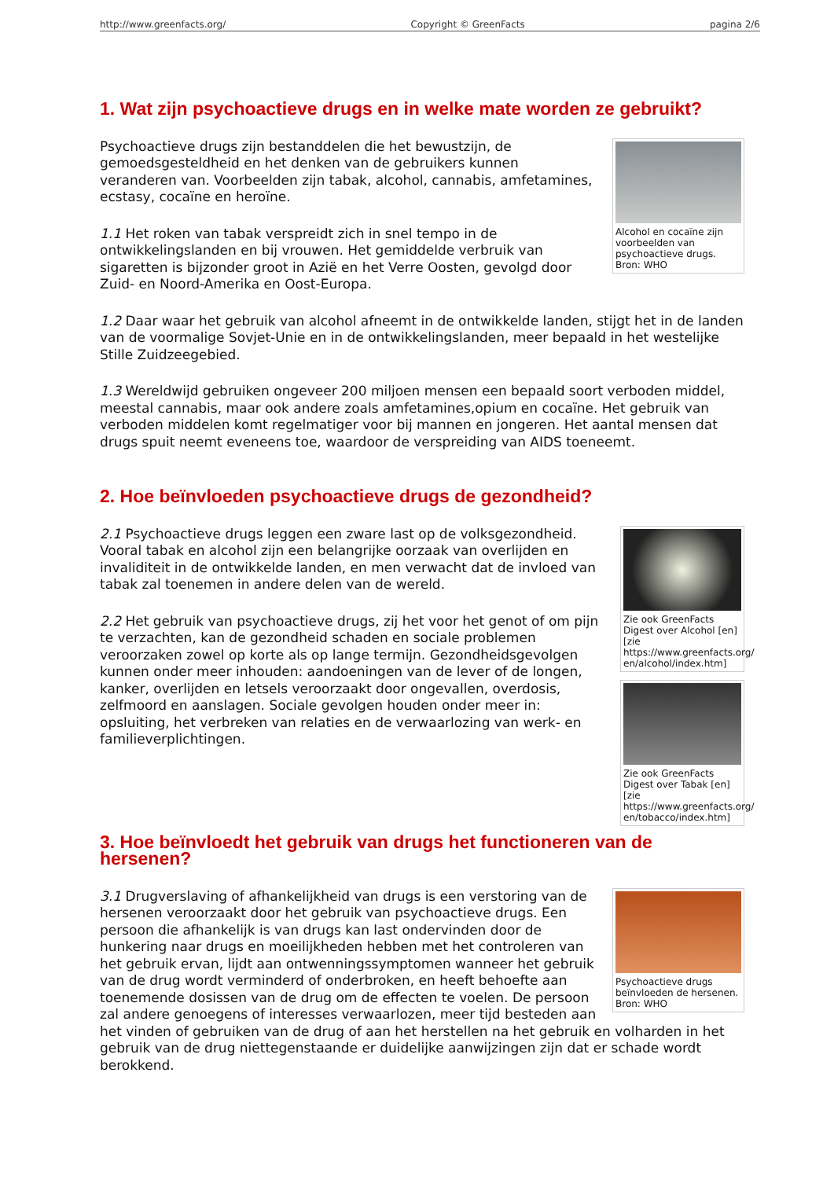http://www.greenfacts.org/ Copyright © GreenFacts pagina 2/6
1. Wat zijn psychoactieve drugs en in welke mate worden ze gebruikt?
Alcohol en cocaïne zijn voorbeelden van psychoactieve drugs. Bron: WHO
Psychoactieve drugs zijn bestanddelen die het bewustzijn, de gemoedsgesteldheid en het denken van de gebruikers kunnen veranderen van. Voorbeelden zijn tabak, alcohol, cannabis, amfetamines, ecstasy, cocaïne en heroïne.
1.1 Het roken van tabak verspreidt zich in snel tempo in de ontwikkelingslanden en bij vrouwen. Het gemiddelde verbruik van sigaretten is bijzonder groot in Azië en het Verre Oosten, gevolgd door Zuid- en Noord-Amerika en Oost-Europa.
1.2 Daar waar het gebruik van alcohol afneemt in de ontwikkelde landen, stijgt het in de landen van de voormalige Sovjet-Unie en in de ontwikkelingslanden, meer bepaald in het westelijke Stille Zuidzeegebied.
1.3 Wereldwijd gebruiken ongeveer 200 miljoen mensen een bepaald soort verboden middel, meestal cannabis, maar ook andere zoals amfetamines,opium en cocaïne. Het gebruik van verboden middelen komt regelmatiger voor bij mannen en jongeren. Het aantal mensen dat drugs spuit neemt eveneens toe, waardoor de verspreiding van AIDS toeneemt.
2. Hoe beïnvloeden psychoactieve drugs de gezondheid?
Zie ook GreenFacts Digest over Alcohol [en] [zie https://www.greenfacts.org/ en/alcohol/index.htm]
2.1 Psychoactieve drugs leggen een zware last op de volksgezondheid. Vooral tabak en alcohol zijn een belangrijke oorzaak van overlijden en invaliditeit in de ontwikkelde landen, en men verwacht dat de invloed van tabak zal toenemen in andere delen van de wereld.
Zie ook GreenFacts Digest over Tabak [en] [zie https://www.greenfacts.org/ en/tobacco/index.htm]
2.2 Het gebruik van psychoactieve drugs, zij het voor het genot of om pijn te verzachten, kan de gezondheid schaden en sociale problemen veroorzaken zowel op korte als op lange termijn. Gezondheidsgevolgen kunnen onder meer inhouden: aandoeningen van de lever of de longen, kanker, overlijden en letsels veroorzaakt door ongevallen, overdosis, zelfmoord en aanslagen. Sociale gevolgen houden onder meer in: opsluiting, het verbreken van relaties en de verwaarlozing van werk- en familieverplichtingen.
3. Hoe beïnvloedt het gebruik van drugs het functioneren van de hersenen?
Psychoactieve drugs beïnvloeden de hersenen. Bron: WHO
3.1 Drugverslaving of afhankelijkheid van drugs is een verstoring van de hersenen veroorzaakt door het gebruik van psychoactieve drugs. Een persoon die afhankelijk is van drugs kan last ondervinden door de hunkering naar drugs en moeilijkheden hebben met het controleren van het gebruik ervan, lijdt aan ontwenningssymptomen wanneer het gebruik van de drug wordt verminderd of onderbroken, en heeft behoefte aan toenemende dosissen van de drug om de effecten te voelen. De persoon zal andere genoegens of interesses verwaarlozen, meer tijd besteden aan het vinden of gebruiken van de drug of aan het herstellen na het gebruik en volharden in het gebruik van de drug niettegenstaande er duidelijke aanwijzingen zijn dat er schade wordt berokkend.